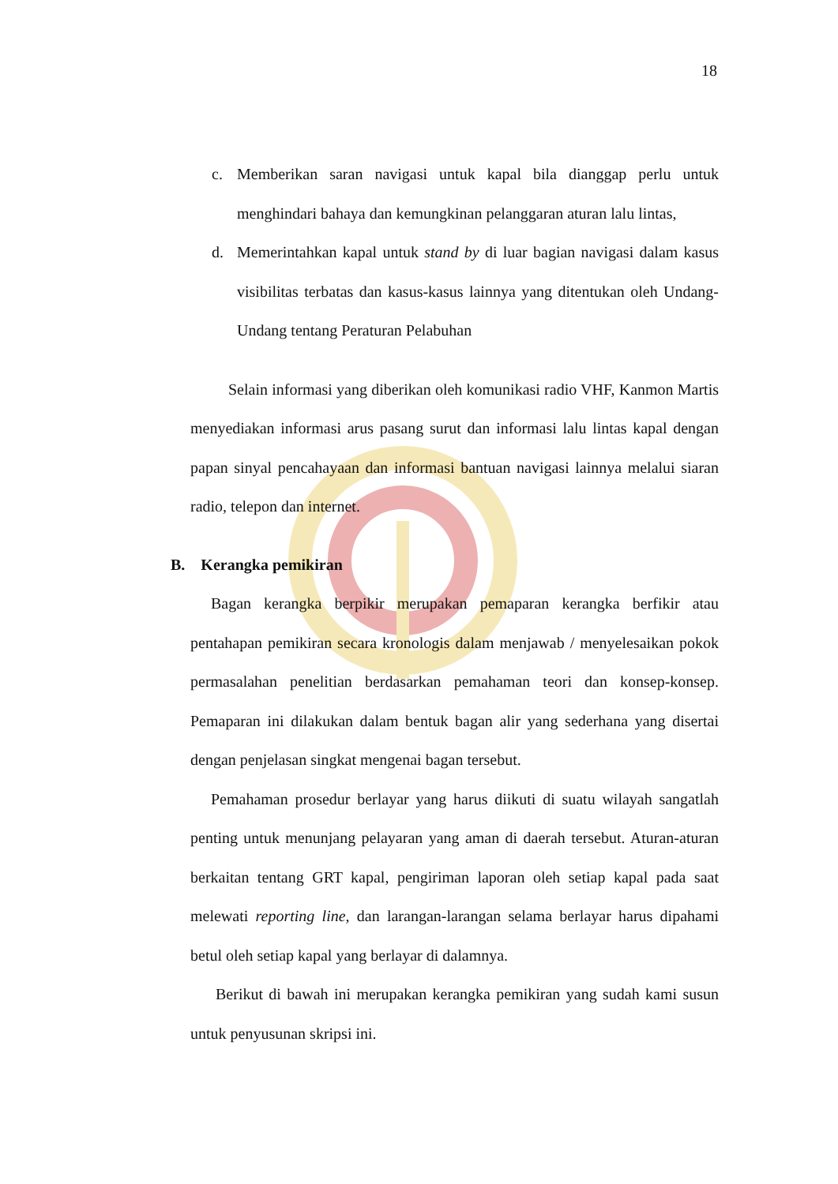18
c. Memberikan saran navigasi untuk kapal bila dianggap perlu untuk menghindari bahaya dan kemungkinan pelanggaran aturan lalu lintas,
d. Memerintahkan kapal untuk stand by di luar bagian navigasi dalam kasus visibilitas terbatas dan kasus-kasus lainnya yang ditentukan oleh Undang-Undang tentang Peraturan Pelabuhan
Selain informasi yang diberikan oleh komunikasi radio VHF, Kanmon Martis menyediakan informasi arus pasang surut dan informasi lalu lintas kapal dengan papan sinyal pencahayaan dan informasi bantuan navigasi lainnya melalui siaran radio, telepon dan internet.
B. Kerangka pemikiran
Bagan kerangka berpikir merupakan pemaparan kerangka berfikir atau pentahapan pemikiran secara kronologis dalam menjawab / menyelesaikan pokok permasalahan penelitian berdasarkan pemahaman teori dan konsep-konsep. Pemaparan ini dilakukan dalam bentuk bagan alir yang sederhana yang disertai dengan penjelasan singkat mengenai bagan tersebut.
Pemahaman prosedur berlayar yang harus diikuti di suatu wilayah sangatlah penting untuk menunjang pelayaran yang aman di daerah tersebut. Aturan-aturan berkaitan tentang GRT kapal, pengiriman laporan oleh setiap kapal pada saat melewati reporting line, dan larangan-larangan selama berlayar harus dipahami betul oleh setiap kapal yang berlayar di dalamnya.
Berikut di bawah ini merupakan kerangka pemikiran yang sudah kami susun untuk penyusunan skripsi ini.